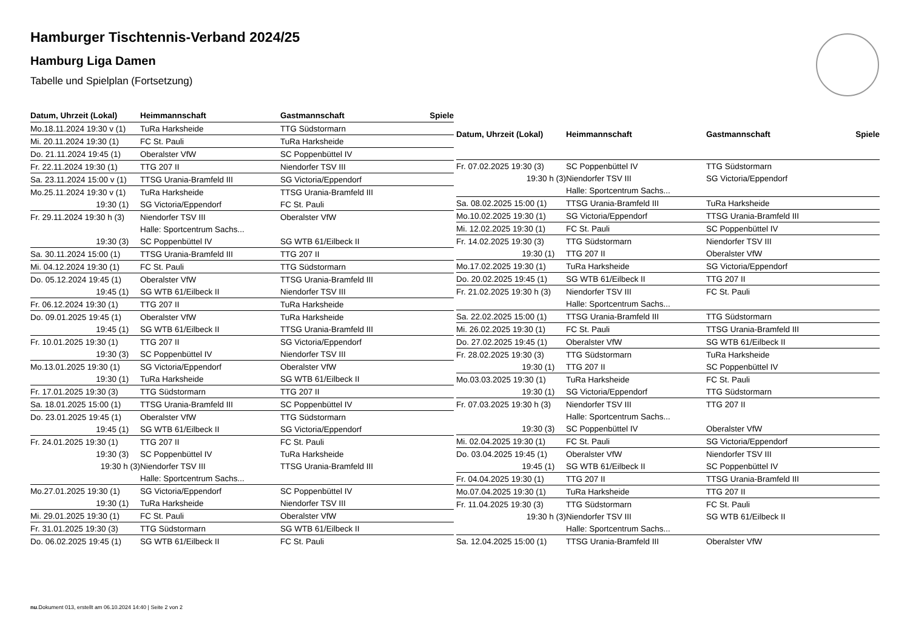Hamburger Tischtennis-Verband 2024/25
Hamburg Liga Damen
Tabelle und Spielplan (Fortsetzung)
| Datum, Uhrzeit (Lokal) | Heimmannschaft | Gastmannschaft | Spiele |
| --- | --- | --- | --- |
| Mo.18.11.2024 19:30 v (1) | TuRa Harksheide | TTG Südstormarn | |
| Mi. 20.11.2024 19:30 (1) | FC St. Pauli | TuRa Harksheide | |
| Do. 21.11.2024 19:45 (1) | Oberalster VfW | SC Poppenbüttel IV | |
| Fr. 22.11.2024 19:30 (1) | TTG 207 II | Niendorfer TSV III | |
| Sa. 23.11.2024 15:00 v (1) | TTSG Urania-Bramfeld III | SG Victoria/Eppendorf | |
| Mo.25.11.2024 19:30 v (1) | TuRa Harksheide | TTSG Urania-Bramfeld III | |
| 19:30 (1) | SG Victoria/Eppendorf | FC St. Pauli | |
| Fr. 29.11.2024 19:30 h (3) | Niendorfer TSV III | Oberalster VfW | |
| | Halle: Sportcentrum Sachs... | | |
| 19:30 (3) | SC Poppenbüttel IV | SG WTB 61/Eilbeck II | |
| Sa. 30.11.2024 15:00 (1) | TTSG Urania-Bramfeld III | TTG 207 II | |
| Mi. 04.12.2024 19:30 (1) | FC St. Pauli | TTG Südstormarn | |
| Do. 05.12.2024 19:45 (1) | Oberalster VfW | TTSG Urania-Bramfeld III | |
| 19:45 (1) | SG WTB 61/Eilbeck II | Niendorfer TSV III | |
| Fr. 06.12.2024 19:30 (1) | TTG 207 II | TuRa Harksheide | |
| Do. 09.01.2025 19:45 (1) | Oberalster VfW | TuRa Harksheide | |
| 19:45 (1) | SG WTB 61/Eilbeck II | TTSG Urania-Bramfeld III | |
| Fr. 10.01.2025 19:30 (1) | TTG 207 II | SG Victoria/Eppendorf | |
| 19:30 (3) | SC Poppenbüttel IV | Niendorfer TSV III | |
| Mo.13.01.2025 19:30 (1) | SG Victoria/Eppendorf | Oberalster VfW | |
| 19:30 (1) | TuRa Harksheide | SG WTB 61/Eilbeck II | |
| Fr. 17.01.2025 19:30 (3) | TTG Südstormarn | TTG 207 II | |
| Sa. 18.01.2025 15:00 (1) | TTSG Urania-Bramfeld III | SC Poppenbüttel IV | |
| Do. 23.01.2025 19:45 (1) | Oberalster VfW | TTG Südstormarn | |
| 19:45 (1) | SG WTB 61/Eilbeck II | SG Victoria/Eppendorf | |
| Fr. 24.01.2025 19:30 (1) | TTG 207 II | FC St. Pauli | |
| 19:30 (3) | SC Poppenbüttel IV | TuRa Harksheide | |
| 19:30 h (3) | Niendorfer TSV III | TTSG Urania-Bramfeld III | |
| | Halle: Sportcentrum Sachs... | | |
| Mo.27.01.2025 19:30 (1) | SG Victoria/Eppendorf | SC Poppenbüttel IV | |
| 19:30 (1) | TuRa Harksheide | Niendorfer TSV III | |
| Mi. 29.01.2025 19:30 (1) | FC St. Pauli | Oberalster VfW | |
| Fr. 31.01.2025 19:30 (3) | TTG Südstormarn | SG WTB 61/Eilbeck II | |
| Do. 06.02.2025 19:45 (1) | SG WTB 61/Eilbeck II | FC St. Pauli | |
| Datum, Uhrzeit (Lokal) | Heimmannschaft | Gastmannschaft | Spiele |
| --- | --- | --- | --- |
| Fr. 07.02.2025 19:30 (3) | SC Poppenbüttel IV | TTG Südstormarn | |
| 19:30 h (3) | Niendorfer TSV III | SG Victoria/Eppendorf | |
| | Halle: Sportcentrum Sachs... | | |
| Sa. 08.02.2025 15:00 (1) | TTSG Urania-Bramfeld III | TuRa Harksheide | |
| Mo.10.02.2025 19:30 (1) | SG Victoria/Eppendorf | TTSG Urania-Bramfeld III | |
| Mi. 12.02.2025 19:30 (1) | FC St. Pauli | SC Poppenbüttel IV | |
| Fr. 14.02.2025 19:30 (3) | TTG Südstormarn | Niendorfer TSV III | |
| 19:30 (1) | TTG 207 II | Oberalster VfW | |
| Mo.17.02.2025 19:30 (1) | TuRa Harksheide | SG Victoria/Eppendorf | |
| Do. 20.02.2025 19:45 (1) | SG WTB 61/Eilbeck II | TTG 207 II | |
| Fr. 21.02.2025 19:30 h (3) | Niendorfer TSV III | FC St. Pauli | |
| | Halle: Sportcentrum Sachs... | | |
| Sa. 22.02.2025 15:00 (1) | TTSG Urania-Bramfeld III | TTG Südstormarn | |
| Mi. 26.02.2025 19:30 (1) | FC St. Pauli | TTSG Urania-Bramfeld III | |
| Do. 27.02.2025 19:45 (1) | Oberalster VfW | SG WTB 61/Eilbeck II | |
| Fr. 28.02.2025 19:30 (3) | TTG Südstormarn | TuRa Harksheide | |
| 19:30 (1) | TTG 207 II | SC Poppenbüttel IV | |
| Mo.03.03.2025 19:30 (1) | TuRa Harksheide | FC St. Pauli | |
| 19:30 (1) | SG Victoria/Eppendorf | TTG Südstormarn | |
| Fr. 07.03.2025 19:30 h (3) | Niendorfer TSV III | TTG 207 II | |
| | Halle: Sportcentrum Sachs... | | |
| 19:30 (3) | SC Poppenbüttel IV | Oberalster VfW | |
| Mi. 02.04.2025 19:30 (1) | FC St. Pauli | SG Victoria/Eppendorf | |
| Do. 03.04.2025 19:45 (1) | Oberalster VfW | Niendorfer TSV III | |
| 19:45 (1) | SG WTB 61/Eilbeck II | SC Poppenbüttel IV | |
| Fr. 04.04.2025 19:30 (1) | TTG 207 II | TTSG Urania-Bramfeld III | |
| Mo.07.04.2025 19:30 (1) | TuRa Harksheide | TTG 207 II | |
| Fr. 11.04.2025 19:30 (3) | TTG Südstormarn | FC St. Pauli | |
| 19:30 h (3) | Niendorfer TSV III | SG WTB 61/Eilbeck II | |
| | Halle: Sportcentrum Sachs... | | |
| Sa. 12.04.2025 15:00 (1) | TTSG Urania-Bramfeld III | Oberalster VfW | |
nu.Dokument 013, erstellt am 06.10.2024 14:40 | Seite 2 von 2